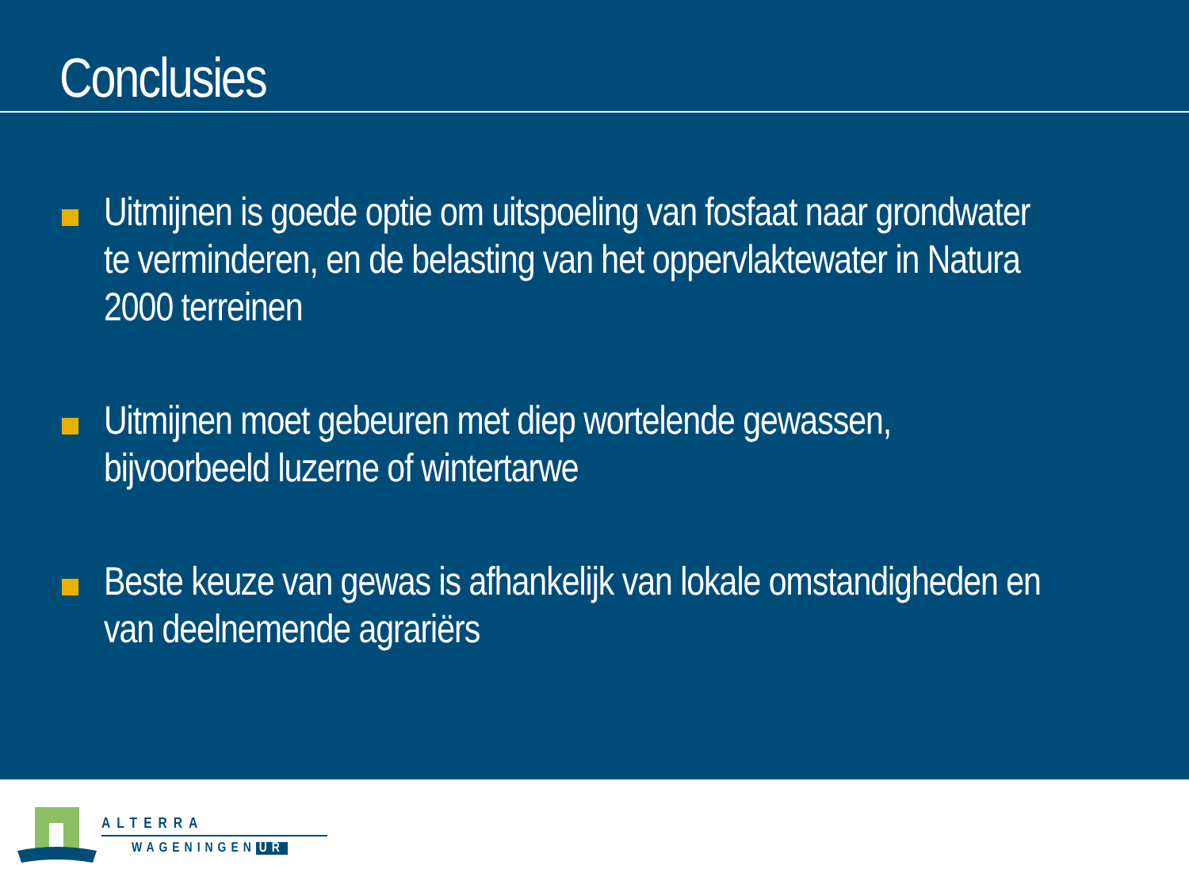Conclusies
Uitmijnen is goede optie om uitspoeling van fosfaat naar grondwater te verminderen, en de belasting van het oppervlaktewater in Natura 2000 terreinen
Uitmijnen moet gebeuren met diep wortelende gewassen, bijvoorbeeld luzerne of wintertarwe
Beste keuze van gewas is afhankelijk van lokale omstandigheden en van deelnemende agrariërs
ALTERRA
WAGENINGEN UR